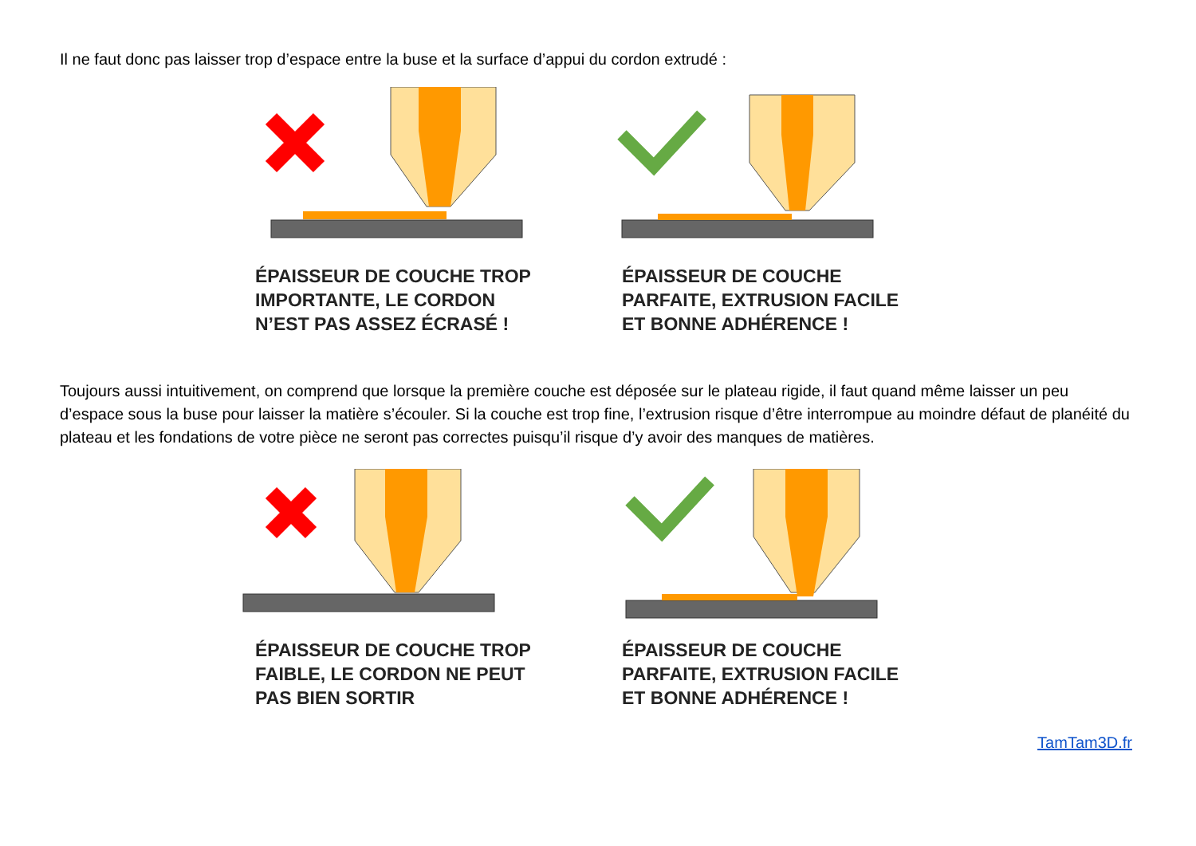Il ne faut donc pas laisser trop d’espace entre la buse et la surface d’appui du cordon extrudé :
ÉPAISSEUR DE COUCHE TROP
IMPORTANTE, LE CORDON
N’EST PAS ASSEZ ÉCRASÉ !
ÉPAISSEUR DE COUCHE
PARFAITE, EXTRUSION FACILE
ET BONNE ADHÉRENCE !
Toujours aussi intuitivement, on comprend que lorsque la première couche est déposée sur le plateau rigide, il faut quand même laisser un peu d’espace sous la buse pour laisser la matière s’écouler. Si la couche est trop fine, l’extrusion risque d’être interrompue au moindre défaut de planéité du plateau et les fondations de votre pièce ne seront pas correctes puisqu’il risque d’y avoir des manques de matières.
ÉPAISSEUR DE COUCHE TROP
FAIBLE, LE CORDON NE PEUT
PAS BIEN SORTIR
ÉPAISSEUR DE COUCHE
PARFAITE, EXTRUSION FACILE
ET BONNE ADHÉRENCE !
TamTam3D.fr